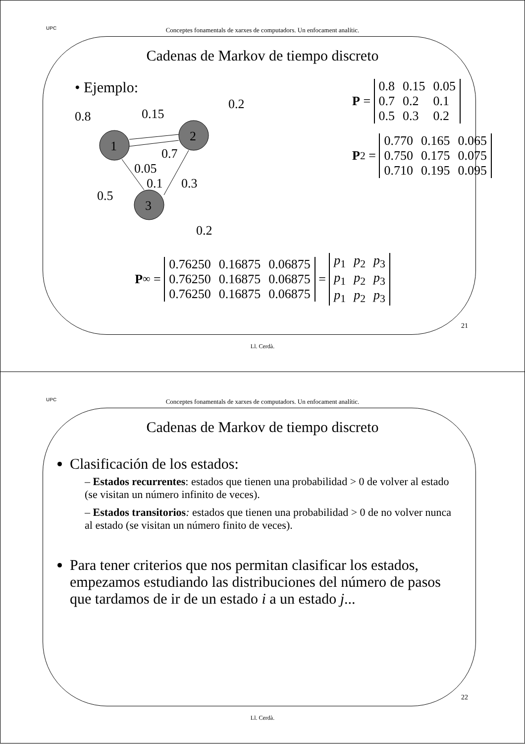UPC
Conceptes fonamentals de xarxes de computadors. Un enfocament analític.
Cadenas de Markov de tiempo discreto
• Ejemplo:
1
2
3
0.8
0.15
0.2
0.7
0.05
0.1
0.3
0.5
0.2
P =
| 0.8 | 0.15 | 0.05 |
| 0.7 | 0.2 | 0.1 |
| 0.5 | 0.3 | 0.2 |
P<sup>2</sup> =
| 0.770 | 0.165 | 0.065 |
| 0.750 | 0.175 | 0.075 |
| 0.710 | 0.195 | 0.095 |
P<sup>∞</sup> =
| 0.76250 | 0.16875 | 0.06875 |
| 0.76250 | 0.16875 | 0.06875 |
| 0.76250 | 0.16875 | 0.06875 |
=
| p<sub>1</sub> | p<sub>2</sub> | p<sub>3</sub> |
| p<sub>1</sub> | p<sub>2</sub> | p<sub>3</sub> |
| p<sub>1</sub> | p<sub>2</sub> | p<sub>3</sub> |
21
Ll. Cerdà.
UPC
Conceptes fonamentals de xarxes de computadors. Un enfocament analític.
Cadenas de Markov de tiempo discreto
Clasificación de los estados:
– Estados recurrentes: estados que tienen una probabilidad > 0 de volver al estado (se visitan un número infinito de veces).
– Estados transitorios: estados que tienen una probabilidad > 0 de no volver nunca al estado (se visitan un número finito de veces).
Para tener criterios que nos permitan clasificar los estados, empezamos estudiando las distribuciones del número de pasos que tardamos de ir de un estado i a un estado j...
22
Ll. Cerdà.